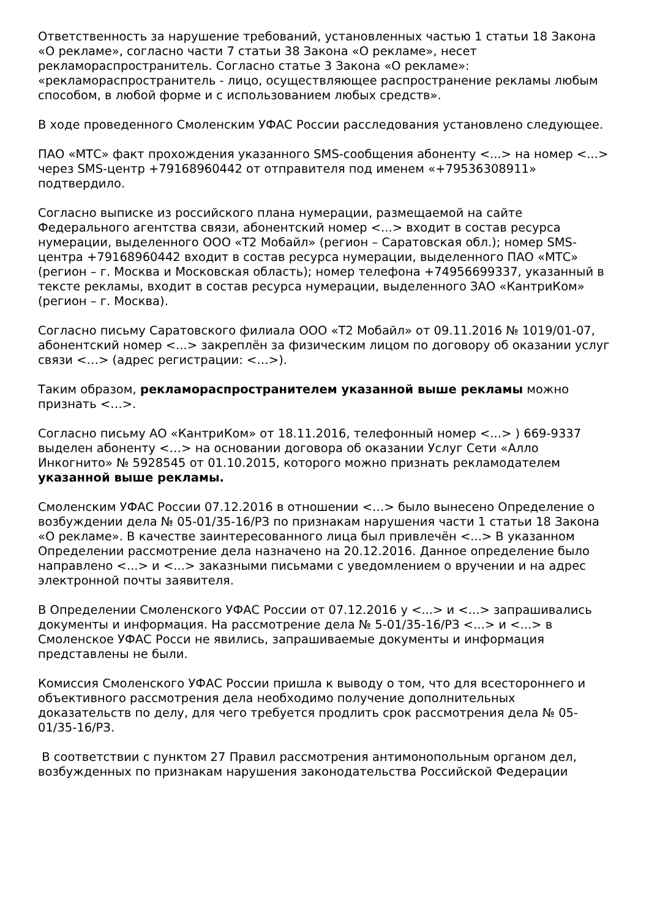Ответственность за нарушение требований, установленных частью 1 статьи 18 Закона «О рекламе», согласно части 7 статьи 38 Закона «О рекламе», несет рекламораспространитель. Согласно статье 3 Закона «О рекламе»: «рекламораспространитель - лицо, осуществляющее распространение рекламы любым способом, в любой форме и с использованием любых средств».
В ходе проведенного Смоленским УФАС России расследования установлено следующее.
ПАО «МТС» факт прохождения указанного SMS-сообщения абоненту <...> на номер <...> через SMS-центр +79168960442 от отправителя под именем «+79536308911» подтвердило.
Согласно выписке из российского плана нумерации, размещаемой на сайте Федерального агентства связи, абонентский номер <...> входит в состав ресурса нумерации, выделенного ООО «Т2 Мобайл» (регион – Саратовская обл.); номер SMS-центра +79168960442 входит в состав ресурса нумерации, выделенного ПАО «МТС» (регион – г. Москва и Московская область); номер телефона +74956699337, указанный в тексте рекламы, входит в состав ресурса нумерации, выделенного ЗАО «КантриКом» (регион – г. Москва).
Согласно письму Саратовского филиала ООО «Т2 Мобайл» от 09.11.2016 № 1019/01-07, абонентский номер <...> закреплён за физическим лицом по договору об оказании услуг связи <…> (адрес регистрации: <…>).
Таким образом, рекламораспространителем указанной выше рекламы можно признать <…>.
Согласно письму АО «КантриКом» от 18.11.2016, телефонный номер <...> ) 669-9337 выделен абоненту <…> на основании договора об оказании Услуг Сети «Алло Инкогнито» № 5928545 от 01.10.2015, которого можно признать рекламодателем указанной выше рекламы.
Смоленским УФАС России 07.12.2016 в отношении <…> было вынесено Определение о возбуждении дела № 05-01/35-16/РЗ по признакам нарушения части 1 статьи 18 Закона «О рекламе». В качестве заинтересованного лица был привлечён <...> В указанном Определении рассмотрение дела назначено на 20.12.2016. Данное определение было направлено <...> и <...> заказными письмами с уведомлением о вручении и на адрес электронной почты заявителя.
В Определении Смоленского УФАС России от 07.12.2016 у <...> и <...> запрашивались документы и информация. На рассмотрение дела № 5-01/35-16/РЗ <...> и <...> в Смоленское УФАС Росси не явились, запрашиваемые документы и информация представлены не были.
Комиссия Смоленского УФАС России пришла к выводу о том, что для всестороннего и объективного рассмотрения дела необходимо получение дополнительных доказательств по делу, для чего требуется продлить срок рассмотрения дела № 05-01/35-16/РЗ.
В соответствии с пунктом 27 Правил рассмотрения антимонопольным органом дел, возбужденных по признакам нарушения законодательства Российской Федерации